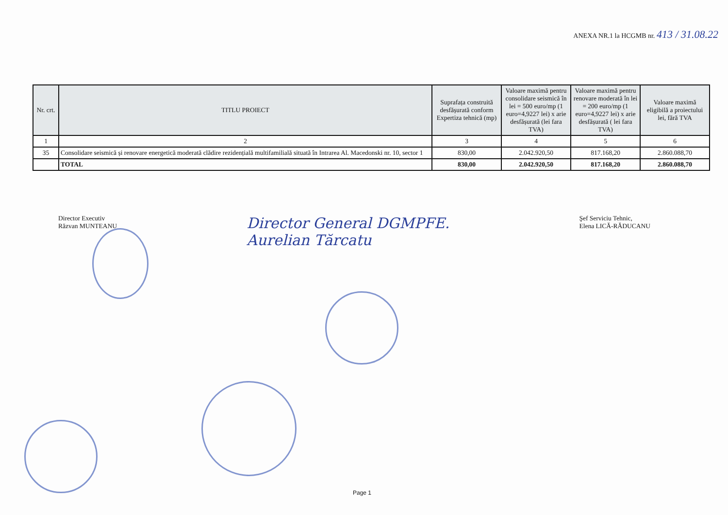ANEXA NR.1 la HCGMB nr. 413 / 31.08.22
| Nr. crt. | TITLU PROIECT | Suprafața construită desfășurată conform Expertiza tehnică (mp) | Valoare maximă pentru consolidare seismică în lei = 500 euro/mp (1 euro=4,9227 lei) x arie desfășurată (lei fara TVA) | Valoare maximă pentru renovare moderată în lei = 200 euro/mp (1 euro=4,9227 lei) x arie desfășurată ( lei fara TVA) | Valoare maximă eligibilă a proiectului lei, fără TVA |
| --- | --- | --- | --- | --- | --- |
| 1 | 2 | 3 | 4 | 5 | 6 |
| 35 | Consolidare seismică și renovare energetică moderată clădire rezidențială multifamilială situată în Intrarea Al. Macedonski nr. 10, sector 1 | 830,00 | 2.042.920,50 | 817.168,20 | 2.860.088,70 |
| | TOTAL | 830,00 | 2.042.920,50 | 817.168,20 | 2.860.088,70 |
Director Executiv
Răzvan MUNTEANU
Director General DGMPFE.
Aurelian Tărcatu
Şef Serviciu Tehnic,
Elena LICĂ-RĂDUCANU
Page 1